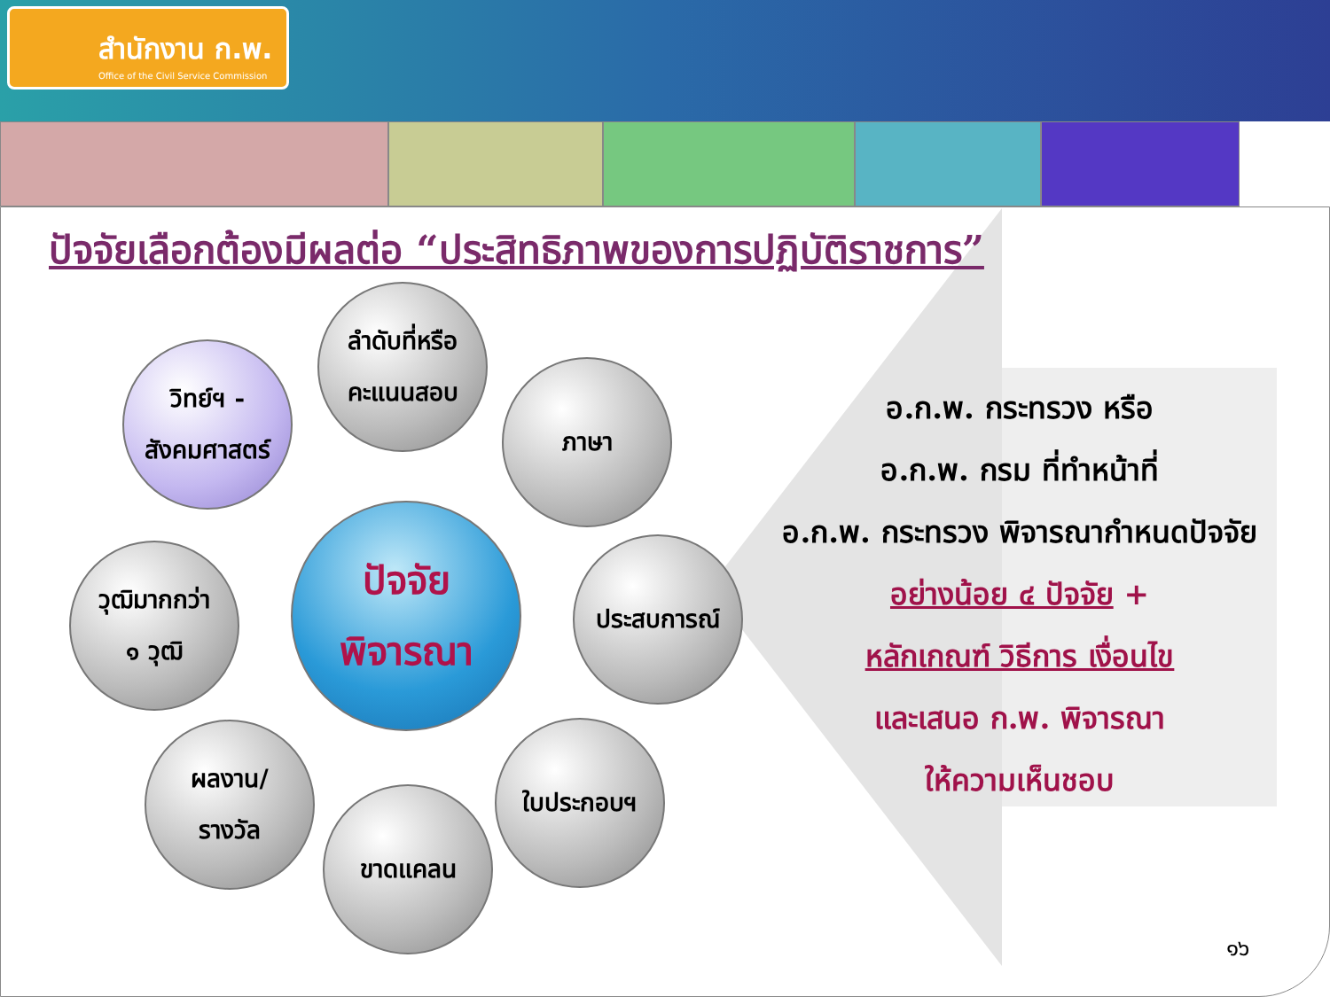สำนักงาน ก.พ.
Office of the Civil Service Commission
ปัจจัยเลือกต้องมีผลต่อ “ประสิทธิภาพของการปฏิบัติราชการ”
ลำดับที่หรือ
คะแนนสอบ
วิทย์ฯ -
สังคมศาสตร์
ภาษา
วุฒิมากกว่า
๑ วุฒิ
ปัจจัย
พิจารณา
ประสบการณ์
ผลงาน/
รางวัล
ใบประกอบฯ
ขาดแคลน
อ.ก.พ. กระทรวง หรือ
อ.ก.พ. กรม ที่ทำหน้าที่
อ.ก.พ. กระทรวง พิจารณากำหนดปัจจัย
อย่างน้อย ๔ ปัจจัย +
หลักเกณฑ์ วิธีการ เงื่อนไข
และเสนอ ก.พ. พิจารณา
ให้ความเห็นชอบ
๑๖